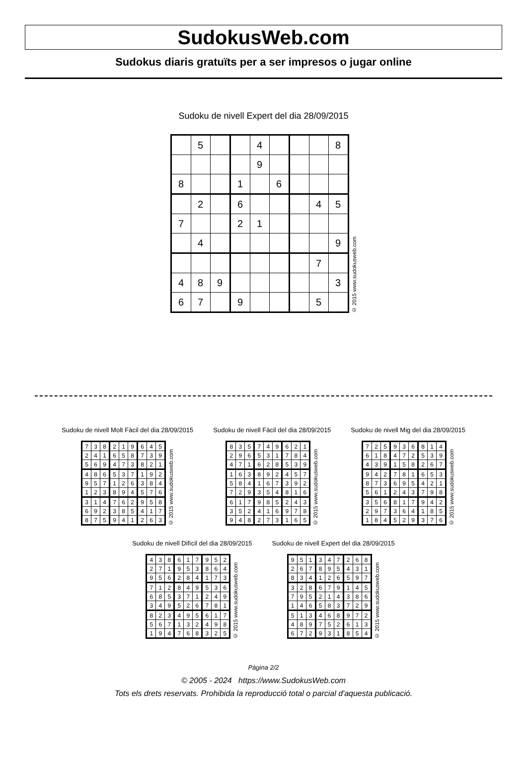SudokusWeb.com
Sudokus diaris gratuïts per a ser impresos o jugar online
Sudoku de nivell Expert del dia 28/09/2015
| | 5 | | | 4 | | | | 8 |
| | | | | 9 | | | | |
| 8 | | | 1 | | 6 | | | |
| | 2 | | 6 | | | | 4 | 5 |
| 7 | | | 2 | 1 | | | | |
| | 4 | | | | | | | 9 |
| | | | | | | | 7 | |
| 4 | 8 | 9 | | | | | | 3 |
| 6 | 7 | | 9 | | | | 5 | |
© 2015 www.sudokusweb.com
Sudoku de nivell Molt Fàcil del dia 28/09/2015
| 7 | 3 | 8 | 2 | 1 | 9 | 6 | 4 | 5 |
| 2 | 4 | 1 | 6 | 5 | 8 | 7 | 3 | 9 |
| 5 | 6 | 9 | 4 | 7 | 3 | 8 | 2 | 1 |
| 4 | 8 | 6 | 5 | 3 | 7 | 1 | 9 | 2 |
| 9 | 5 | 7 | 1 | 2 | 6 | 3 | 8 | 4 |
| 1 | 2 | 3 | 8 | 9 | 4 | 5 | 7 | 6 |
| 3 | 1 | 4 | 7 | 6 | 2 | 9 | 5 | 8 |
| 6 | 9 | 2 | 3 | 8 | 5 | 4 | 1 | 7 |
| 8 | 7 | 5 | 9 | 4 | 1 | 2 | 6 | 3 |
© 2015 www.sudokusweb.com
Sudoku de nivell Fàcil del dia 28/09/2015
| 8 | 3 | 5 | 7 | 4 | 9 | 6 | 2 | 1 |
| 2 | 9 | 6 | 5 | 3 | 1 | 7 | 8 | 4 |
| 4 | 7 | 1 | 6 | 2 | 8 | 5 | 3 | 9 |
| 1 | 6 | 3 | 8 | 9 | 2 | 4 | 5 | 7 |
| 5 | 8 | 4 | 1 | 6 | 7 | 3 | 9 | 2 |
| 7 | 2 | 9 | 3 | 5 | 4 | 8 | 1 | 6 |
| 6 | 1 | 7 | 9 | 8 | 5 | 2 | 4 | 3 |
| 3 | 5 | 2 | 4 | 1 | 6 | 9 | 7 | 8 |
| 9 | 4 | 8 | 2 | 7 | 3 | 1 | 6 | 5 |
© 2015 www.sudokusweb.com
Sudoku de nivell Mig del dia 28/09/2015
| 7 | 2 | 5 | 9 | 3 | 6 | 8 | 1 | 4 |
| 6 | 1 | 8 | 4 | 7 | 2 | 5 | 3 | 9 |
| 4 | 3 | 9 | 1 | 5 | 8 | 2 | 6 | 7 |
| 9 | 4 | 2 | 7 | 8 | 1 | 6 | 5 | 3 |
| 8 | 7 | 3 | 6 | 9 | 5 | 4 | 2 | 1 |
| 5 | 6 | 1 | 2 | 4 | 3 | 7 | 9 | 8 |
| 3 | 5 | 6 | 8 | 1 | 7 | 9 | 4 | 2 |
| 2 | 9 | 7 | 3 | 6 | 4 | 1 | 8 | 5 |
| 1 | 8 | 4 | 5 | 2 | 9 | 3 | 7 | 6 |
© 2015 www.sudokusweb.com
Sudoku de nivell Difícil del dia 28/09/2015
| 4 | 3 | 8 | 6 | 1 | 7 | 9 | 5 | 2 |
| 2 | 7 | 1 | 9 | 5 | 3 | 8 | 6 | 4 |
| 9 | 5 | 6 | 2 | 8 | 4 | 1 | 7 | 3 |
| 7 | 1 | 2 | 8 | 4 | 9 | 5 | 3 | 6 |
| 6 | 8 | 5 | 3 | 7 | 1 | 2 | 4 | 9 |
| 3 | 4 | 9 | 5 | 2 | 6 | 7 | 8 | 1 |
| 8 | 2 | 3 | 4 | 9 | 5 | 6 | 1 | 7 |
| 5 | 6 | 7 | 1 | 3 | 2 | 4 | 9 | 8 |
| 1 | 9 | 4 | 7 | 6 | 8 | 3 | 2 | 5 |
© 2015 www.sudokusweb.com
Sudoku de nivell Expert del dia 28/09/2015
| 9 | 5 | 1 | 3 | 4 | 7 | 2 | 6 | 8 |
| 2 | 6 | 7 | 8 | 9 | 5 | 4 | 3 | 1 |
| 8 | 3 | 4 | 1 | 2 | 6 | 5 | 9 | 7 |
| 3 | 2 | 8 | 6 | 7 | 9 | 1 | 4 | 5 |
| 7 | 9 | 5 | 2 | 1 | 4 | 3 | 8 | 6 |
| 1 | 4 | 6 | 5 | 8 | 3 | 7 | 2 | 9 |
| 5 | 1 | 3 | 4 | 6 | 8 | 9 | 7 | 2 |
| 4 | 8 | 9 | 7 | 5 | 2 | 6 | 1 | 3 |
| 6 | 7 | 2 | 9 | 3 | 1 | 8 | 5 | 4 |
© 2015 www.sudokusweb.com
Pàgina 2/2
© 2005 - 2024 https://www.SudokusWeb.com
Tots els drets reservats. Prohibida la reproducció total o parcial d'aquesta publicació.